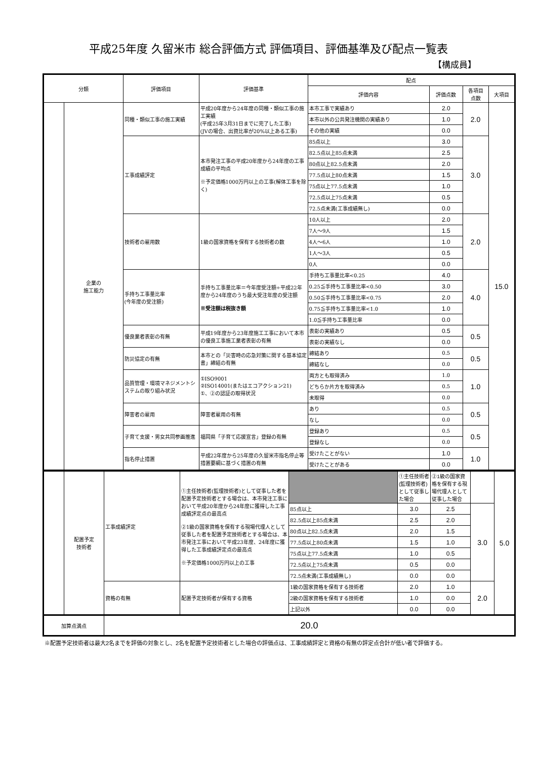平成25年度 久留米市 総合評価方式 評価項目、評価基準及び配点一覧表
【構成員】
| 分類 | | 評価項目 | 評価基準 | 配点 | | | |
| --- | --- | --- | --- | --- | --- | --- | --- |
| | | | | 評価内容 | 評価点数 | 各項目 点数 | 大項目 |
| | 企業の 施工能力 | 同種・類似工事の施工実績 | 平成20年度から24年度の同種・類似工事の施工実績 (平成25年3月31日までに完了した工事) (JVの場合、出資比率が20%以上ある工事) | 本市工事で実績あり | 2.0 | 2.0 | 15.0 |
| | | | | 本市以外の公共発注機関の実績あり | 1.0 | | |
| | | | | その他の実績 | 0.0 | | |
| | | 工事成績評定 | 本市発注工事の平成20年度から24年度の工事成績の平均点 ※予定価格1000万円以上の工事(解体工事を除く) | 85点以上 | 3.0 | 3.0 | |
| | | | | 82.5点以上85点未満 | 2.5 | | |
| | | | | 80点以上82.5点未満 | 2.0 | | |
| | | | | 77.5点以上80点未満 | 1.5 | | |
| | | | | 75点以上77.5点未満 | 1.0 | | |
| | | | | 72.5点以上75点未満 | 0.5 | | |
| | | | | 72.5点未満(工事成績無し) | 0.0 | | |
| | | 技術者の雇用数 | 1級の国家資格を保有する技術者の数 | 10人以上 | 2.0 | 2.0 | |
| | | | | 7人～9人 | 1.5 | | |
| | | | | 4人～6人 | 1.0 | | |
| | | | | 1人～3人 | 0.5 | | |
| | | | | 0人 | 0.0 | | |
| | | 手持ち工事量比率 (今年度の受注額) | 手持ち工事量比率＝今年度受注額÷平成22年度から24年度のうち最大受注年度の受注額 ※受注額は税抜き額 | 手持ち工事量比率<0.25 | 4.0 | 4.0 | |
| | | | | 0.25≦手持ち工事量比率<0.50 | 3.0 | | |
| | | | | 0.50≦手持ち工事量比率<0.75 | 2.0 | | |
| | | | | 0.75≦手持ち工事量比率<1.0 | 1.0 | | |
| | | | | 1.0≦手持ち工事量比率 | 0.0 | | |
| | | 優良業者表彰の有無 | 平成19年度から23年度施工工事において本市の優良工事施工業者表彰の有無 | 表彰の実績あり | 0.5 | 0.5 | |
| | | | | 表彰の実績なし | 0.0 | | |
| | | 防災協定の有無 | 本市との「災害時の応急対策に関する基本協定書」締結の有無 | 締結あり | 0.5 | 0.5 | |
| | | | | 締結なし | 0.0 | | |
| | | 品質管理・環境マネジメントシステムの取り組み状況 | ①ISO9001 ②ISO14001(またはエコアクション21) ①、②の認証の取得状況 | 両方とも取得済み | 1.0 | 1.0 | |
| | | | | どちらか片方を取得済み | 0.5 | | |
| | | | | 未取得 | 0.0 | | |
| | | 障害者の雇用 | 障害者雇用の有無 | あり | 0.5 | 0.5 | |
| | | | | なし | 0.0 | | |
| | | 子育て支援・男女共同参画推進 | 福岡県「子育て応援宣言」登録の有無 | 登録あり | 0.5 | 0.5 | |
| | | | | 登録なし | 0.0 | | |
| | | 指名停止措置 | 平成22年度から25年度の久留米市指名停止等措置要綱に基づく措置の有無 | 受けたことがない | 1.0 | 1.0 | |
| | | | | 受けたことがある | 0.0 | | |
| | 配置予定 技術者 | 工事成績評定 | ①主任技術者(監理技術者)として従事した者を配置予定技術者とする場合は、本市発注工事において平成20年度から24年度に獲得した工事成績評定点の最高点 ②1級の国家資格を保有する現場代理人として従事した者を配置予定技術者とする場合は、本市発注工事において平成23年度、24年度に獲得した工事成績評定点の最高点 ※予定価格1000万円以上の工事 | | ①主任技術者(監理技術者)として従事した場合 | ②1級の国家資格を保有する現場代理人として従事した場合 | | 5.0 |
| | | | | 85点以上 | 3.0 | 2.5 | 3.0 | |
| | | | | 82.5点以上85点未満 | 2.5 | 2.0 | | |
| | | | | 80点以上82.5点未満 | 2.0 | 1.5 | | |
| | | | | 77.5点以上80点未満 | 1.5 | 1.0 | | |
| | | | | 75点以上77.5点未満 | 1.0 | 0.5 | | |
| | | | | 72.5点以上75点未満 | 0.5 | 0.0 | | |
| | | | | 72.5点未満(工事成績無し) | 0.0 | 0.0 | | |
| | | 資格の有無 | 配置予定技術者が保有する資格 | 1級の国家資格を保有する技術者 | 2.0 | 1.0 | 2.0 | |
| | | | | 2級の国家資格を保有する技術者 | 1.0 | 0.0 | | |
| | | | | 上記以外 | 0.0 | 0.0 | | |
| 加算点満点 | | 20.0 | | | | | | |
※配置予定技術者は最大2名までを評価の対象とし、2名を配置予定技術者とした場合の評価点は、工事成績評定と資格の有無の評定点合計が低い者で評価する。